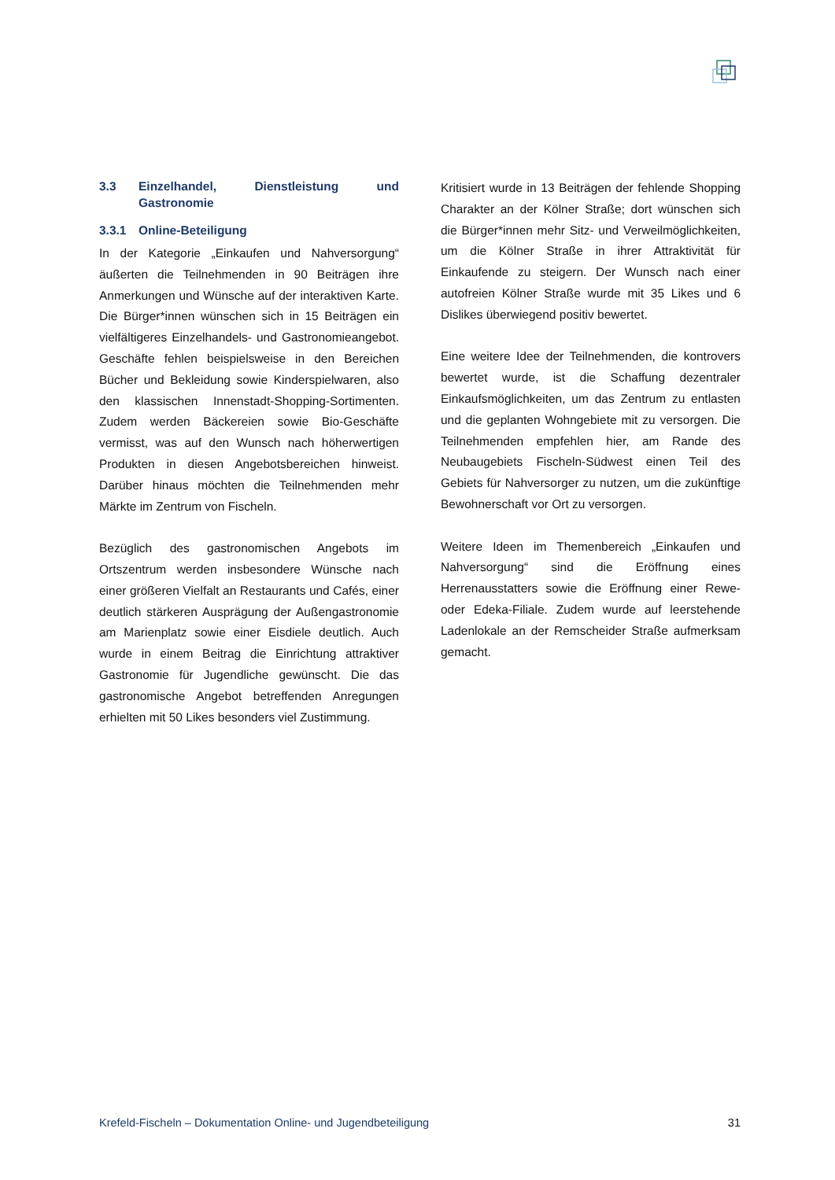3.3 Einzelhandel, Dienstleistung und Gastronomie
3.3.1 Online-Beteiligung
In der Kategorie „Einkaufen und Nahversorgung“ äußerten die Teilnehmenden in 90 Beiträgen ihre Anmerkungen und Wünsche auf der interaktiven Karte. Die Bürger*innen wünschen sich in 15 Beiträgen ein vielfältigeres Einzelhandels- und Gastronomieangebot. Geschäfte fehlen beispielsweise in den Bereichen Bücher und Bekleidung sowie Kinderspielwaren, also den klassischen Innenstadt-Shopping-Sortimenten. Zudem werden Bäckereien sowie Bio-Geschäfte vermisst, was auf den Wunsch nach höherwertigen Produkten in diesen Angebotsbereichen hinweist. Darüber hinaus möchten die Teilnehmenden mehr Märkte im Zentrum von Fischeln.
Bezüglich des gastronomischen Angebots im Ortszentrum werden insbesondere Wünsche nach einer größeren Vielfalt an Restaurants und Cafés, einer deutlich stärkeren Ausprägung der Außengastronomie am Marienplatz sowie einer Eisdiele deutlich. Auch wurde in einem Beitrag die Einrichtung attraktiver Gastronomie für Jugendliche gewünscht. Die das gastronomische Angebot betreffenden Anregungen erhielten mit 50 Likes besonders viel Zustimmung.
Kritisiert wurde in 13 Beiträgen der fehlende Shopping Charakter an der Kölner Straße; dort wünschen sich die Bürger*innen mehr Sitz- und Verweilmöglichkeiten, um die Kölner Straße in ihrer Attraktivität für Einkaufende zu steigern. Der Wunsch nach einer autofreien Kölner Straße wurde mit 35 Likes und 6 Dislikes überwiegend positiv bewertet.
Eine weitere Idee der Teilnehmenden, die kontrovers bewertet wurde, ist die Schaffung dezentraler Einkaufsmöglichkeiten, um das Zentrum zu entlasten und die geplanten Wohngebiete mit zu versorgen. Die Teilnehmenden empfehlen hier, am Rande des Neubaugebiets Fischeln-Südwest einen Teil des Gebiets für Nahversorger zu nutzen, um die zukünftige Bewohnerschaft vor Ort zu versorgen.
Weitere Ideen im Themenbereich „Einkaufen und Nahversorgung“ sind die Eröffnung eines Herrenausstatters sowie die Eröffnung einer Rewe- oder Edeka-Filiale. Zudem wurde auf leerstehende Ladenlokale an der Remscheider Straße aufmerksam gemacht.
Krefeld-Fischeln – Dokumentation Online- und Jugendbeteiligung 31